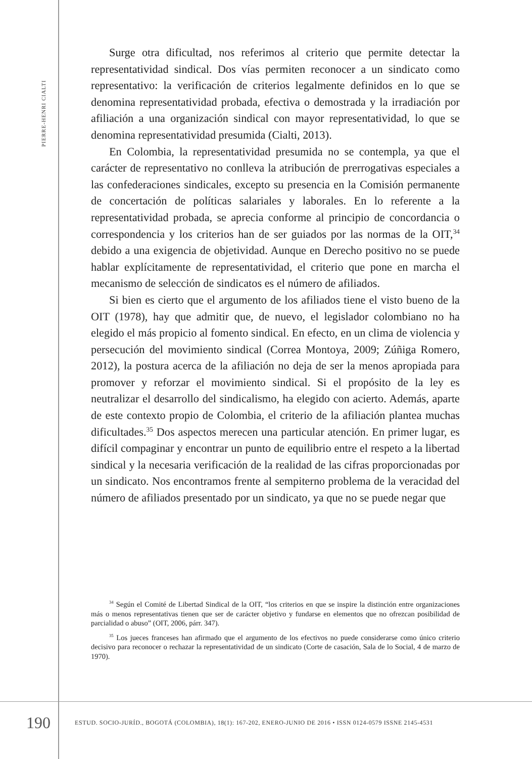PIERRE-HENRI CIALTI
Surge otra dificultad, nos referimos al criterio que permite detectar la representatividad sindical. Dos vías permiten reconocer a un sindicato como representativo: la verificación de criterios legalmente definidos en lo que se denomina representatividad probada, efectiva o demostrada y la irradiación por afiliación a una organización sindical con mayor representatividad, lo que se denomina representatividad presumida (Cialti, 2013).
En Colombia, la representatividad presumida no se contempla, ya que el carácter de representativo no conlleva la atribución de prerrogativas especiales a las confederaciones sindicales, excepto su presencia en la Comisión permanente de concertación de políticas salariales y laborales. En lo referente a la representatividad probada, se aprecia conforme al principio de concordancia o correspondencia y los criterios han de ser guiados por las normas de la OIT,<sup>34</sup> debido a una exigencia de objetividad. Aunque en Derecho positivo no se puede hablar explícitamente de representatividad, el criterio que pone en marcha el mecanismo de selección de sindicatos es el número de afiliados.
Si bien es cierto que el argumento de los afiliados tiene el visto bueno de la OIT (1978), hay que admitir que, de nuevo, el legislador colombiano no ha elegido el más propicio al fomento sindical. En efecto, en un clima de violencia y persecución del movimiento sindical (Correa Montoya, 2009; Zúñiga Romero, 2012), la postura acerca de la afiliación no deja de ser la menos apropiada para promover y reforzar el movimiento sindical. Si el propósito de la ley es neutralizar el desarrollo del sindicalismo, ha elegido con acierto. Además, aparte de este contexto propio de Colombia, el criterio de la afiliación plantea muchas dificultades.<sup>35</sup> Dos aspectos merecen una particular atención. En primer lugar, es difícil compaginar y encontrar un punto de equilibrio entre el respeto a la libertad sindical y la necesaria verificación de la realidad de las cifras proporcionadas por un sindicato. Nos encontramos frente al sempiterno problema de la veracidad del número de afiliados presentado por un sindicato, ya que no se puede negar que
<sup>34</sup> Según el Comité de Libertad Sindical de la OIT, “los criterios en que se inspire la distinción entre organizaciones más o menos representativas tienen que ser de carácter objetivo y fundarse en elementos que no ofrezcan posibilidad de parcialidad o abuso” (OIT, 2006, párr. 347).
<sup>35</sup> Los jueces franceses han afirmado que el argumento de los efectivos no puede considerarse como único criterio decisivo para reconocer o rechazar la representatividad de un sindicato (Corte de casación, Sala de lo Social, 4 de marzo de 1970).
190
ESTUD. SOCIO-JURÍD., BOGOTÁ (COLOMBIA), 18(1): 167-202, ENERO-JUNIO DE 2016 • ISSN 0124-0579 ISSNE 2145-4531